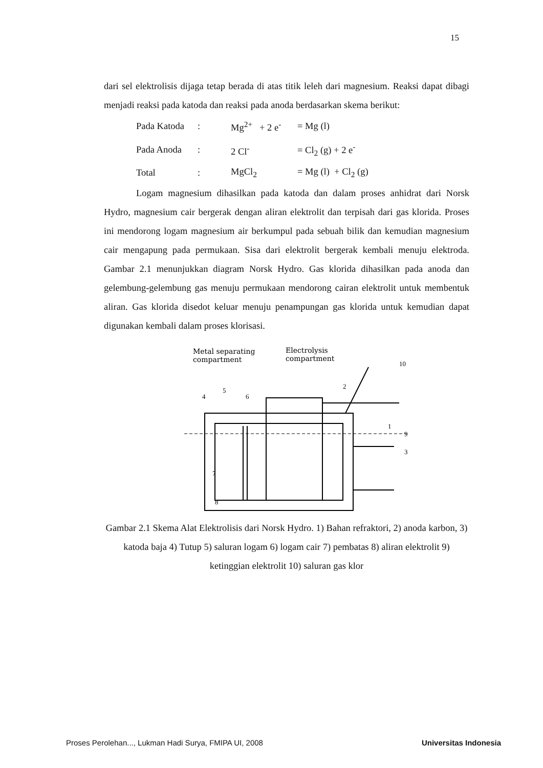15
dari sel elektrolisis dijaga tetap berada di atas titik leleh dari magnesium. Reaksi dapat dibagi menjadi reaksi pada katoda dan reaksi pada anoda berdasarkan skema berikut:
| Pada Katoda | : | Mg<sup>2+</sup> + 2 e<sup>-</sup> | = Mg (l) |
| Pada Anoda | : | 2 Cl<sup>-</sup> | = Cl<sub>2</sub> (g) + 2 e<sup>-</sup> |
| Total | : | MgCl<sub>2</sub> | = Mg (l) + Cl<sub>2</sub> (g) |
Logam magnesium dihasilkan pada katoda dan dalam proses anhidrat dari Norsk Hydro, magnesium cair bergerak dengan aliran elektrolit dan terpisah dari gas klorida. Proses ini mendorong logam magnesium air berkumpul pada sebuah bilik dan kemudian magnesium cair mengapung pada permukaan. Sisa dari elektrolit bergerak kembali menuju elektroda. Gambar 2.1 menunjukkan diagram Norsk Hydro. Gas klorida dihasilkan pada anoda dan gelembung-gelembung gas menuju permukaan mendorong cairan elektrolit untuk membentuk aliran. Gas klorida disedot keluar menuju penampungan gas klorida untuk kemudian dapat digunakan kembali dalam proses klorisasi.
Metal separating
compartment
Electrolysis
compartment
10
4
5
6
2
1
9
3
7
8
Gambar 2.1 Skema Alat Elektrolisis dari Norsk Hydro. 1) Bahan refraktori, 2) anoda karbon, 3) katoda baja 4) Tutup 5) saluran logam 6) logam cair 7) pembatas 8) aliran elektrolit 9) ketinggian elektrolit 10) saluran gas klor
Proses Perolehan..., Lukman Hadi Surya, FMIPA UI, 2008 Universitas Indonesia